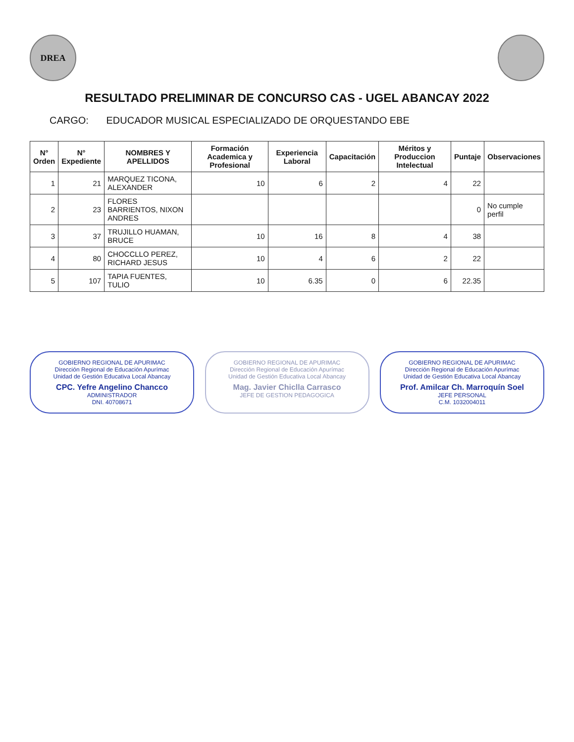DREA
RESULTADO PRELIMINAR DE CONCURSO CAS - UGEL ABANCAY 2022
CARGO: EDUCADOR MUSICAL ESPECIALIZADO DE ORQUESTANDO EBE
| N° Orden | N° Expediente | NOMBRES Y APELLIDOS | Formación Academica y Profesional | Experiencia Laboral | Capacitación | Méritos y Produccion Intelectual | Puntaje | Observaciones |
| --- | --- | --- | --- | --- | --- | --- | --- | --- |
| 1 | 21 | MARQUEZ TICONA, ALEXANDER | 10 | 6 | 2 | 4 | 22 | |
| 2 | 23 | FLORES BARRIENTOS, NIXON ANDRES | | | | | 0 | No cumple perfil |
| 3 | 37 | TRUJILLO HUAMAN, BRUCE | 10 | 16 | 8 | 4 | 38 | |
| 4 | 80 | CHOCCLLO PEREZ, RICHARD JESUS | 10 | 4 | 6 | 2 | 22 | |
| 5 | 107 | TAPIA FUENTES, TULIO | 10 | 6.35 | 0 | 6 | 22.35 | |
GOBIERNO REGIONAL DE APURIMAC
Dirección Regional de Educación Apurímac
Unidad de Gestión Educativa Local Abancay
CPC. Yefre Angelino Chancco
ADMINISTRADOR
DNI. 40708671
GOBIERNO REGIONAL DE APURIMAC
Dirección Regional de Educación Apurímac
Unidad de Gestión Educativa Local Abancay
Mag. Javier Chiclla Carrasco
JEFE DE GESTION PEDAGOGICA
GOBIERNO REGIONAL DE APURIMAC
Dirección Regional de Educación Apurímac
Unidad de Gestión Educativa Local Abancay
Prof. Amilcar Ch. Marroquín Soel
JEFE PERSONAL
C.M. 1032004011